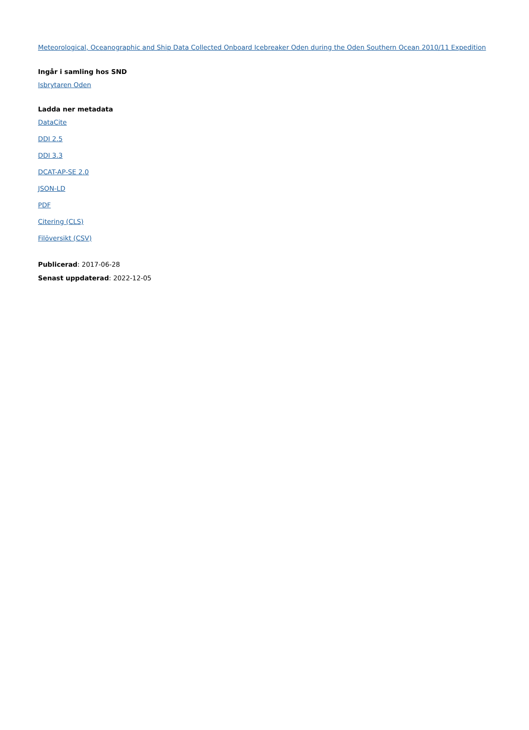Meteorological, Oceanographic and Ship Data Collected Onboard Icebreaker Oden during the Oden Southern Ocean 2010/11 Expedition
Ingår i samling hos SND
Isbrytaren Oden
Ladda ner metadata
DataCite
DDI 2.5
DDI 3.3
DCAT-AP-SE 2.0
JSON-LD
PDF
Citering (CLS)
Filöversikt (CSV)
Publicerad: 2017-06-28
Senast uppdaterad: 2022-12-05